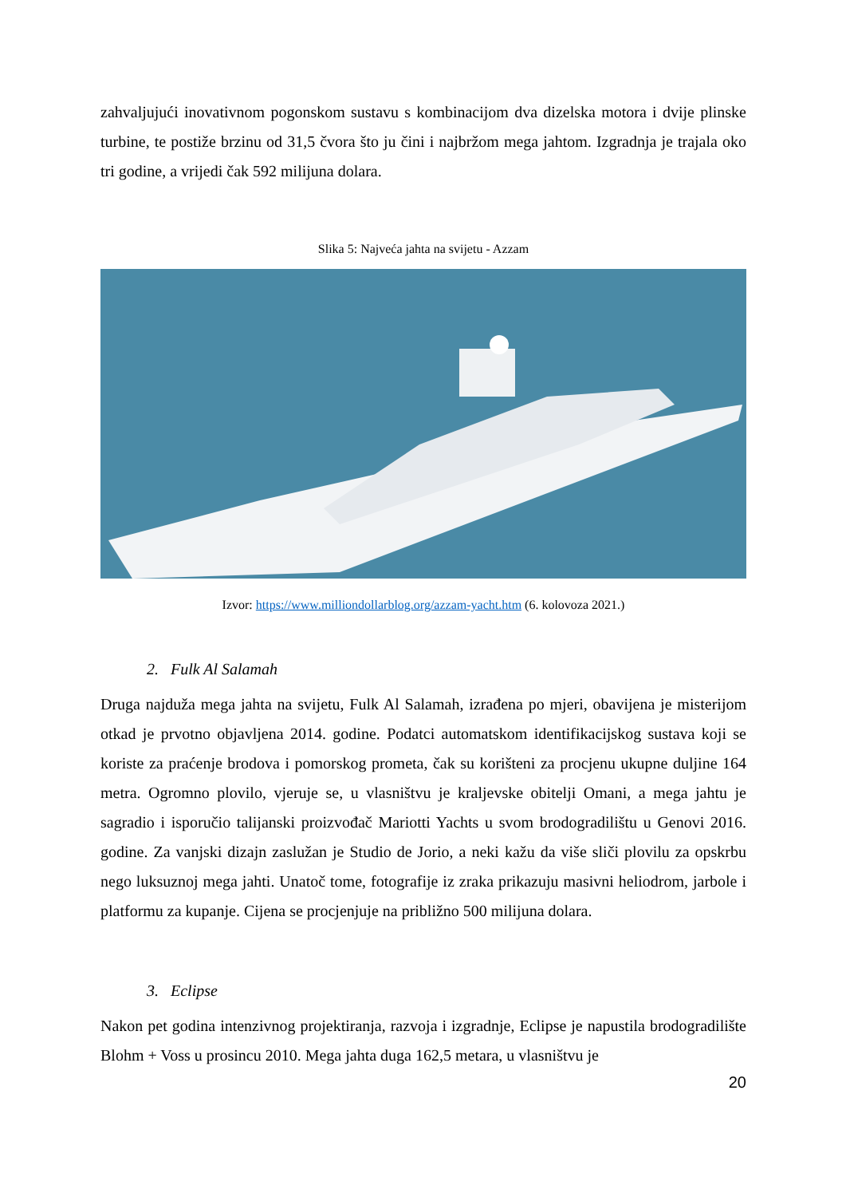zahvaljujući inovativnom pogonskom sustavu s kombinacijom dva dizelska motora i dvije plinske turbine, te postiže brzinu od 31,5 čvora što ju čini i najbržom mega jahtom. Izgradnja je trajala oko tri godine, a vrijedi čak 592 milijuna dolara.
Slika 5: Najveća jahta na svijetu - Azzam
Izvor: https://www.milliondollarblog.org/azzam-yacht.htm (6. kolovoza 2021.)
2. Fulk Al Salamah
Druga najduža mega jahta na svijetu, Fulk Al Salamah, izrađena po mjeri, obavijena je misterijom otkad je prvotno objavljena 2014. godine. Podatci automatskom identifikacijskog sustava koji se koriste za praćenje brodova i pomorskog prometa, čak su korišteni za procjenu ukupne duljine 164 metra. Ogromno plovilo, vjeruje se, u vlasništvu je kraljevske obitelji Omani, a mega jahtu je sagradio i isporučio talijanski proizvođač Mariotti Yachts u svom brodogradilištu u Genovi 2016. godine. Za vanjski dizajn zaslužan je Studio de Jorio, a neki kažu da više sliči plovilu za opskrbu nego luksuznoj mega jahti. Unatoč tome, fotografije iz zraka prikazuju masivni heliodrom, jarbole i platformu za kupanje. Cijena se procjenjuje na približno 500 milijuna dolara.
3. Eclipse
Nakon pet godina intenzivnog projektiranja, razvoja i izgradnje, Eclipse je napustila brodogradilište Blohm + Voss u prosincu 2010. Mega jahta duga 162,5 metara, u vlasništvu je
20